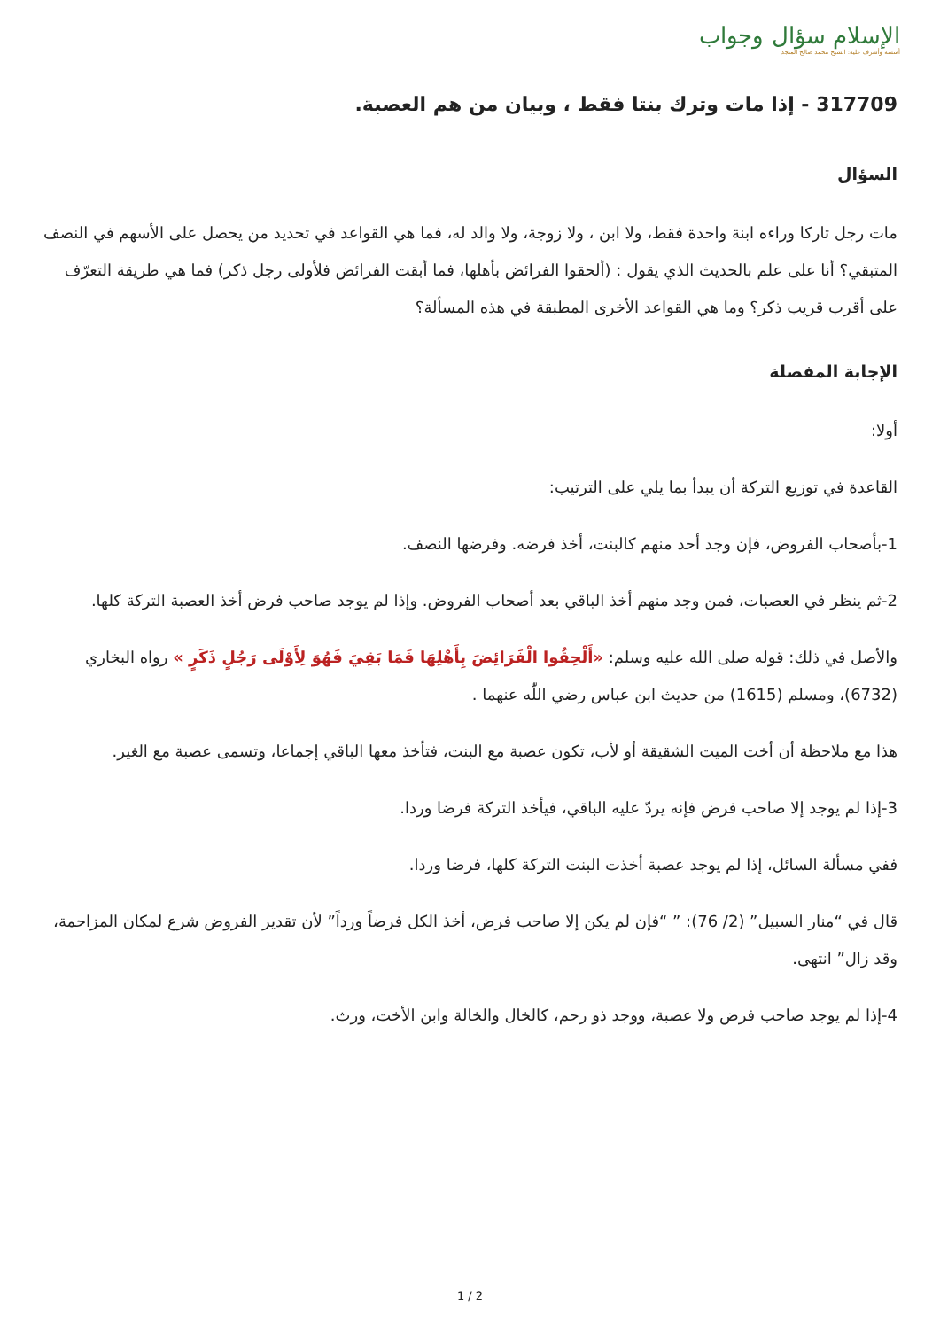الإسلام سؤال وجواب
أسسه وأشرف عليه: الشيخ محمد صالح المنجد
317709 - إذا مات وترك بنتا فقط ، وبيان من هم العصبة.
السؤال
مات رجل تاركا وراءه ابنة واحدة فقط، ولا ابن ، ولا زوجة، ولا والد له، فما هي القواعد في تحديد من يحصل على الأسهم في النصف المتبقي؟ أنا على علم بالحديث الذي يقول : (ألحقوا الفرائض بأهلها، فما أبقت الفرائض فلأولى رجل ذكر) فما هي طريقة التعرّف على أقرب قريب ذكر؟ وما هي القواعد الأخرى المطبقة في هذه المسألة؟
الإجابة المفصلة
أولا:
القاعدة في توزيع التركة أن يبدأ بما يلي على الترتيب:
1-بأصحاب الفروض، فإن وجد أحد منهم كالبنت، أخذ فرضه. وفرضها النصف.
2-ثم ينظر في العصبات، فمن وجد منهم أخذ الباقي بعد أصحاب الفروض. وإذا لم يوجد صاحب فرض أخذ العصبة التركة كلها.
والأصل في ذلك: قوله صلى الله عليه وسلم: «أَلْحِقُوا الْفَرَائِضَ بِأَهْلِهَا فَمَا بَقِيَ فَهُوَ لِأَوْلَى رَجُلٍ ذَكَرٍ » رواه البخاري (6732)، ومسلم (1615) من حديث ابن عباس رضي اللّٰه عنهما .
هذا مع ملاحظة أن أخت الميت الشقيقة أو لأب، تكون عصبة مع البنت، فتأخذ معها الباقي إجماعا، وتسمى عصبة مع الغير.
3-إذا لم يوجد إلا صاحب فرض فإنه يردّ عليه الباقي، فيأخذ التركة فرضا وردا.
ففي مسألة السائل، إذا لم يوجد عصبة أخذت البنت التركة كلها، فرضا وردا.
قال في “منار السبيل” (2/ 76): ” “فإن لم يكن إلا صاحب فرض، أخذ الكل فرضاً ورداً” لأن تقدير الفروض شرع لمكان المزاحمة، وقد زال” انتهى.
4-إذا لم يوجد صاحب فرض ولا عصبة، ووجد ذو رحم، كالخال والخالة وابن الأخت، ورث.
1 / 2